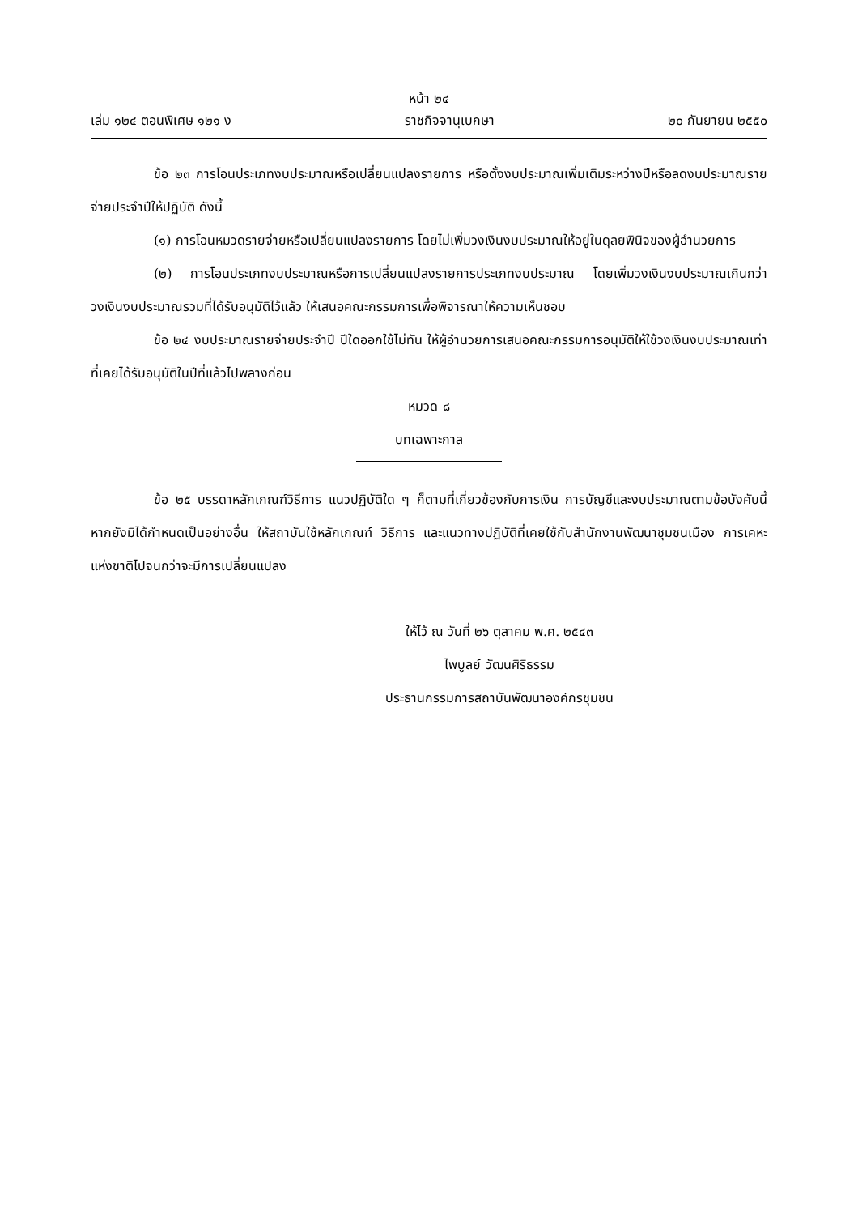หน้า ๒๔
เล่ม ๑๒๔ ตอนพิเศษ ๑๒๑ ง ราชกิจจานุเบกษา ๒๐ กันยายน ๒๕๕๐
ข้อ ๒๓ การโอนประเภทงบประมาณหรือเปลี่ยนแปลงรายการ หรือตั้งงบประมาณเพิ่มเติมระหว่างปีหรือลดงบประมาณรายจ่ายประจำปีให้ปฏิบัติ ดังนี้
(๑) การโอนหมวดรายจ่ายหรือเปลี่ยนแปลงรายการ โดยไม่เพิ่มวงเงินงบประมาณให้อยู่ในดุลยพินิจของผู้อำนวยการ
(๒) การโอนประเภทงบประมาณหรือการเปลี่ยนแปลงรายการประเภทงบประมาณ โดยเพิ่มวงเงินงบประมาณเกินกว่าวงเงินงบประมาณรวมที่ได้รับอนุมัติไว้แล้ว ให้เสนอคณะกรรมการเพื่อพิจารณาให้ความเห็นชอบ
ข้อ ๒๔ งบประมาณรายจ่ายประจำปี ปีใดออกใช้ไม่ทัน ให้ผู้อำนวยการเสนอคณะกรรมการอนุมัติให้ใช้วงเงินงบประมาณเท่าที่เคยได้รับอนุมัติในปีที่แล้วไปพลางก่อน
หมวด ๘
บทเฉพาะกาล
ข้อ ๒๕ บรรดาหลักเกณฑ์วิธีการ แนวปฏิบัติใด ๆ ก็ตามที่เกี่ยวข้องกับการเงิน การบัญชีและงบประมาณตามข้อบังคับนี้ หากยังมิได้กำหนดเป็นอย่างอื่น ให้สถาบันใช้หลักเกณฑ์ วิธีการ และแนวทางปฏิบัติที่เคยใช้กับสำนักงานพัฒนาชุมชนเมือง การเคหะแห่งชาติไปจนกว่าจะมีการเปลี่ยนแปลง
ให้ไว้ ณ วันที่ ๒๖ ตุลาคม พ.ศ. ๒๕๔๓
ไพบูลย์ วัฒนศิริธรรม
ประธานกรรมการสถาบันพัฒนาองค์กรชุมชน